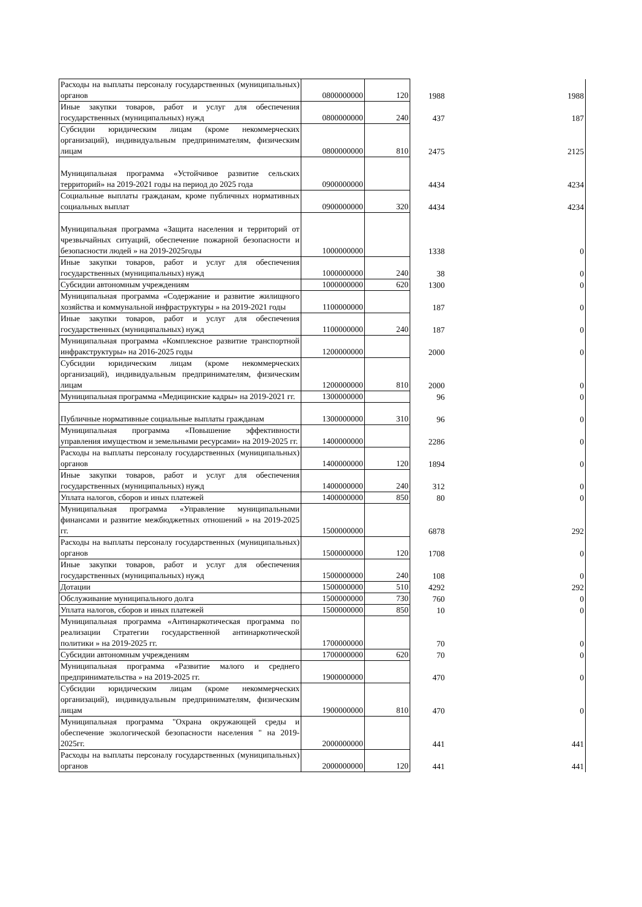| Расходы на выплаты персоналу государственных (муниципальных) органов | 0800000000 | 120 | 1988 | 1988 |
| Иные закупки товаров, работ и услуг для обеспечения государственных (муниципальных) нужд | 0800000000 | 240 | 437 | 187 |
| Субсидии юридическим лицам (кроме некоммерческих организаций), индивидуальным предпринимателям, физическим лицам | 0800000000 | 810 | 2475 | 2125 |
| Муниципальная программа «Устойчивое развитие сельских территорий» на 2019-2021 годы на период до 2025 года | 0900000000 | | 4434 | 4234 |
| Социальные выплаты гражданам, кроме публичных нормативных социальных выплат | 0900000000 | 320 | 4434 | 4234 |
| Муниципальная программа «Защита населения и территорий от чрезвычайных ситуаций, обеспечение пожарной безопасности и безопасности людей » на 2019-2025годы | 1000000000 | | 1338 | 0 |
| Иные закупки товаров, работ и услуг для обеспечения государственных (муниципальных) нужд | 1000000000 | 240 | 38 | 0 |
| Субсидии автономным учреждениям | 1000000000 | 620 | 1300 | 0 |
| Муниципальная программа «Содержание и развитие жилищного хозяйства и коммунальной инфраструктуры » на 2019-2021 годы | 1100000000 | | 187 | 0 |
| Иные закупки товаров, работ и услуг для обеспечения государственных (муниципальных) нужд | 1100000000 | 240 | 187 | 0 |
| Муниципальная программа «Комплексное развитие транспортной инфракструктуры» на 2016-2025 годы | 1200000000 | | 2000 | 0 |
| Субсидии юридическим лицам (кроме некоммерческих организаций), индивидуальным предпринимателям, физическим лицам | 1200000000 | 810 | 2000 | 0 |
| Муниципальная программа «Медицинские кадры» на 2019-2021 гг. | 1300000000 | | 96 | 0 |
| Публичные нормативные социальные выплаты гражданам | 1300000000 | 310 | 96 | 0 |
| Муниципальная программа «Повышение эффективности управления имуществом и земельными ресурсами» на 2019-2025 гг. | 1400000000 | | 2286 | 0 |
| Расходы на выплаты персоналу государственных (муниципальных) органов | 1400000000 | 120 | 1894 | 0 |
| Иные закупки товаров, работ и услуг для обеспечения государственных (муниципальных) нужд | 1400000000 | 240 | 312 | 0 |
| Уплата налогов, сборов и иных платежей | 1400000000 | 850 | 80 | 0 |
| Муниципальная программа «Управление муниципальными финансами и развитие межбюджетных отношений » на 2019-2025 гг. | 1500000000 | | 6878 | 292 |
| Расходы на выплаты персоналу государственных (муниципальных) органов | 1500000000 | 120 | 1708 | 0 |
| Иные закупки товаров, работ и услуг для обеспечения государственных (муниципальных) нужд | 1500000000 | 240 | 108 | 0 |
| Дотации | 1500000000 | 510 | 4292 | 292 |
| Обслуживание муниципального долга | 1500000000 | 730 | 760 | 0 |
| Уплата налогов, сборов и иных платежей | 1500000000 | 850 | 10 | 0 |
| Муниципальная программа «Антинаркотическая программа по реализации Стратегии государственной антинаркотической политики » на 2019-2025 гг. | 1700000000 | | 70 | 0 |
| Субсидии автономным учреждениям | 1700000000 | 620 | 70 | 0 |
| Муниципальная программа «Развитие малого и среднего предпринимательства » на 2019-2025 гг. | 1900000000 | | 470 | 0 |
| Субсидии юридическим лицам (кроме некоммерческих организаций), индивидуальным предпринимателям, физическим лицам | 1900000000 | 810 | 470 | 0 |
| Муниципальная программа "Охрана окружающей среды и обеспечение экологической безопасности населения " на 2019-2025гг. | 2000000000 | | 441 | 441 |
| Расходы на выплаты персоналу государственных (муниципальных) органов | 2000000000 | 120 | 441 | 441 |